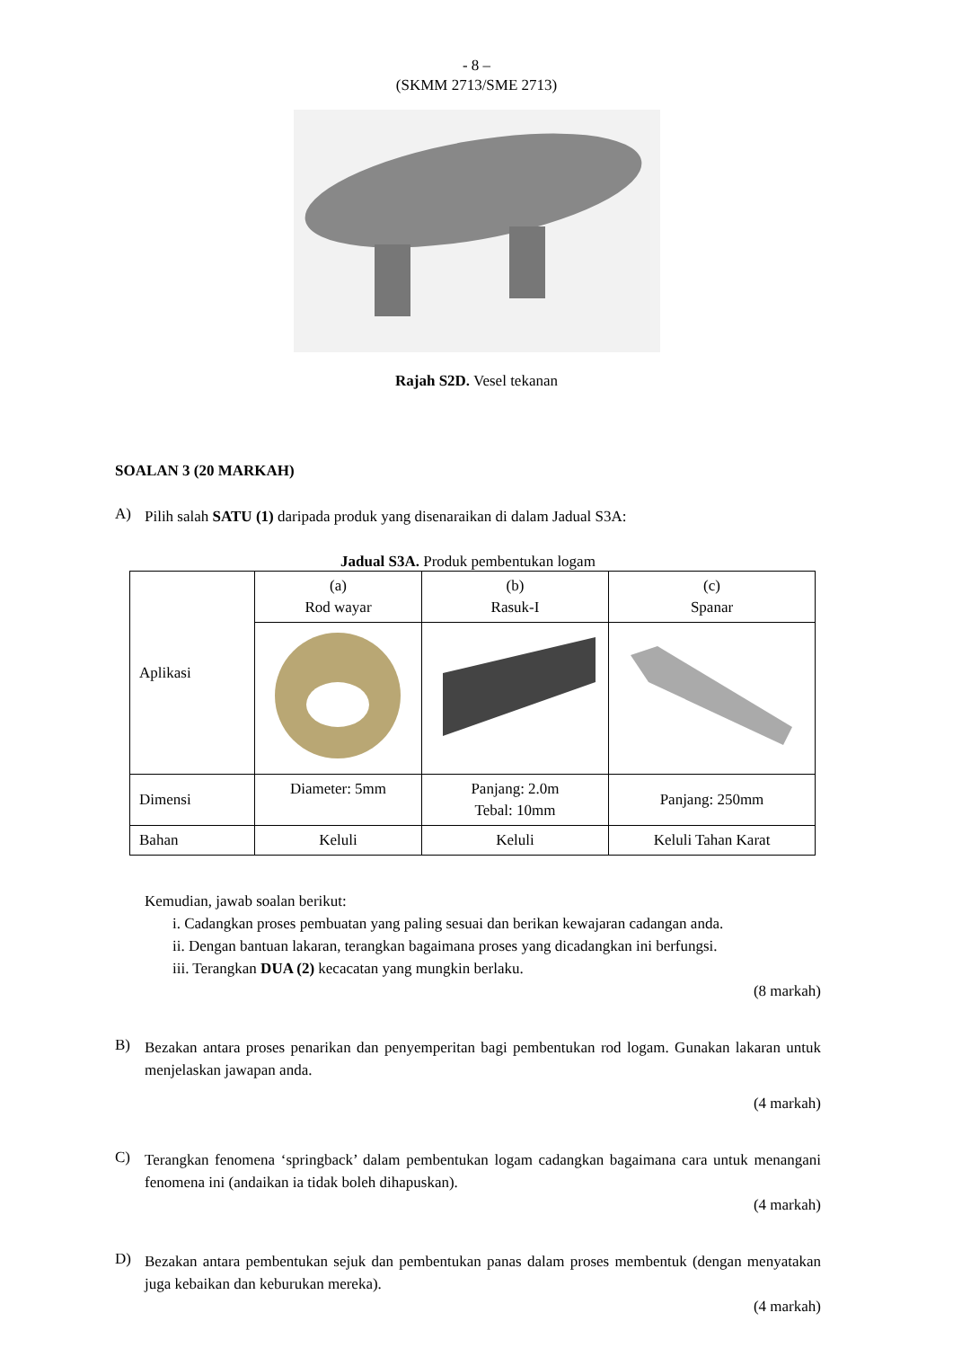- 8 –
(SKMM 2713/SME 2713)
Rajah S2D. Vesel tekanan
SOALAN 3 (20 MARKAH)
A) Pilih salah SATU (1) daripada produk yang disenaraikan di dalam Jadual S3A:
Jadual S3A. Produk pembentukan logam
| Aplikasi | (a) Rod wayar | (b) Rasuk-I | (c) Spanar |
| Dimensi | Diameter: 5mm | Panjang: 2.0m Tebal: 10mm | Panjang: 250mm |
| Bahan | Keluli | Keluli | Keluli Tahan Karat |
Kemudian, jawab soalan berikut:
i. Cadangkan proses pembuatan yang paling sesuai dan berikan kewajaran cadangan anda.
ii. Dengan bantuan lakaran, terangkan bagaimana proses yang dicadangkan ini berfungsi.
iii. Terangkan DUA (2) kecacatan yang mungkin berlaku.
(8 markah)
B) Bezakan antara proses penarikan dan penyemperitan bagi pembentukan rod logam. Gunakan lakaran untuk menjelaskan jawapan anda.
(4 markah)
C) Terangkan fenomena ‘springback’ dalam pembentukan logam cadangkan bagaimana cara untuk menangani fenomena ini (andaikan ia tidak boleh dihapuskan).
(4 markah)
D) Bezakan antara pembentukan sejuk dan pembentukan panas dalam proses membentuk (dengan menyatakan juga kebaikan dan keburukan mereka).
(4 markah)